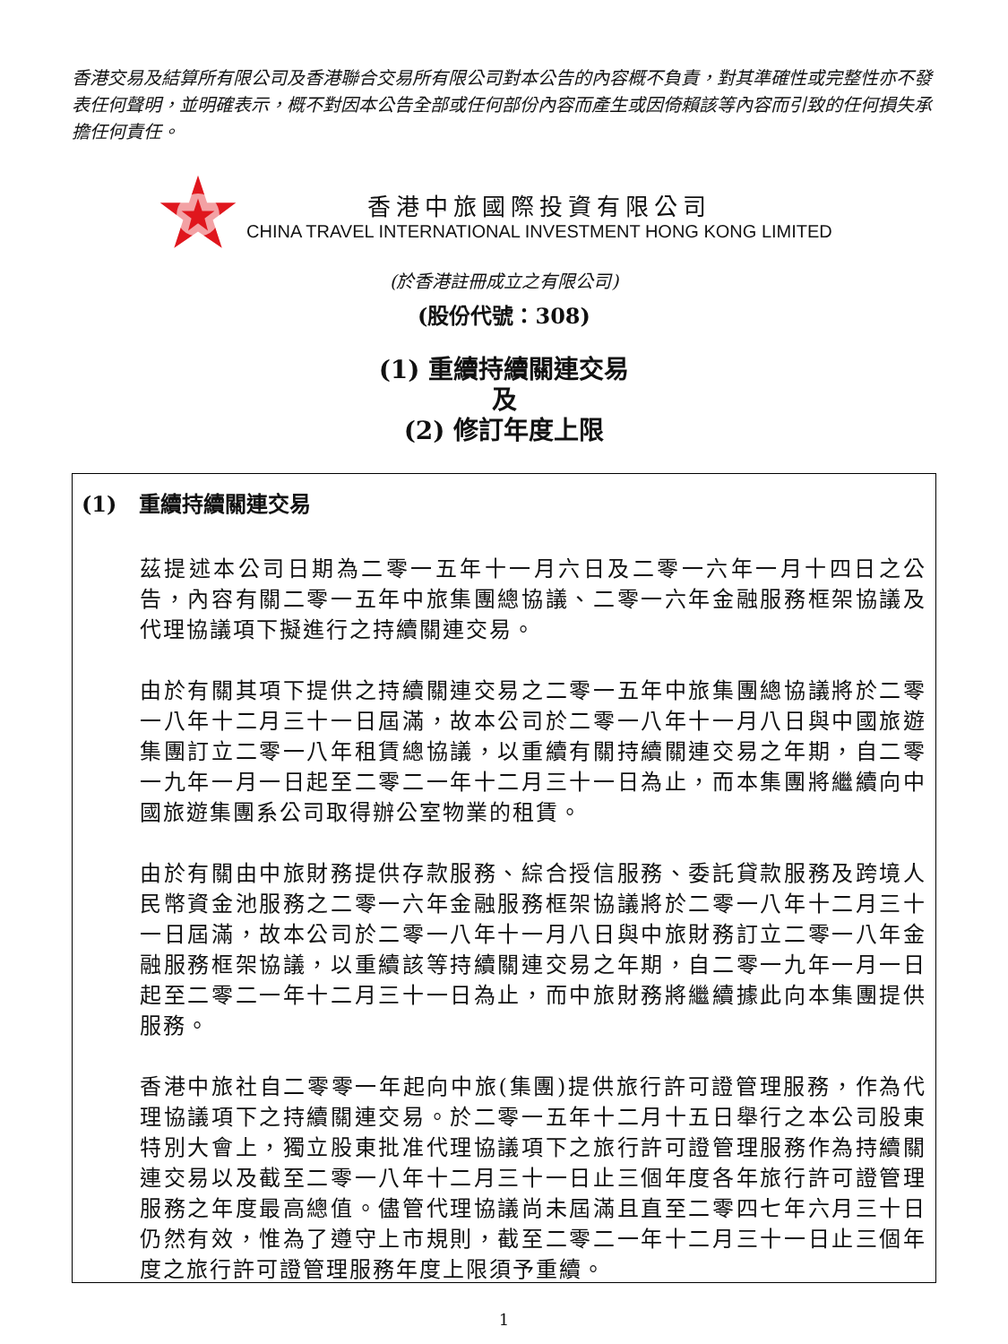香港交易及結算所有限公司及香港聯合交易所有限公司對本公告的內容概不負責，對其準確性或完整性亦不發表任何聲明，並明確表示，概不對因本公告全部或任何部份內容而產生或因倚賴該等內容而引致的任何損失承擔任何責任。
香港中旅國際投資有限公司
CHINA TRAVEL INTERNATIONAL INVESTMENT HONG KONG LIMITED
(於香港註冊成立之有限公司)
(股份代號：308)
(1) 重續持續關連交易
及
(2) 修訂年度上限
(1) 重續持續關連交易
茲提述本公司日期為二零一五年十一月六日及二零一六年一月十四日之公告，內容有關二零一五年中旅集團總協議、二零一六年金融服務框架協議及代理協議項下擬進行之持續關連交易。
由於有關其項下提供之持續關連交易之二零一五年中旅集團總協議將於二零一八年十二月三十一日屆滿，故本公司於二零一八年十一月八日與中國旅遊集團訂立二零一八年租賃總協議，以重續有關持續關連交易之年期，自二零一九年一月一日起至二零二一年十二月三十一日為止，而本集團將繼續向中國旅遊集團系公司取得辦公室物業的租賃。
由於有關由中旅財務提供存款服務、綜合授信服務、委託貸款服務及跨境人民幣資金池服務之二零一六年金融服務框架協議將於二零一八年十二月三十一日屆滿，故本公司於二零一八年十一月八日與中旅財務訂立二零一八年金融服務框架協議，以重續該等持續關連交易之年期，自二零一九年一月一日起至二零二一年十二月三十一日為止，而中旅財務將繼續據此向本集團提供服務。
香港中旅社自二零零一年起向中旅(集團)提供旅行許可證管理服務，作為代理協議項下之持續關連交易。於二零一五年十二月十五日舉行之本公司股東特別大會上，獨立股東批准代理協議項下之旅行許可證管理服務作為持續關連交易以及截至二零一八年十二月三十一日止三個年度各年旅行許可證管理服務之年度最高總值。儘管代理協議尚未屆滿且直至二零四七年六月三十日仍然有效，惟為了遵守上市規則，截至二零二一年十二月三十一日止三個年度之旅行許可證管理服務年度上限須予重續。
1